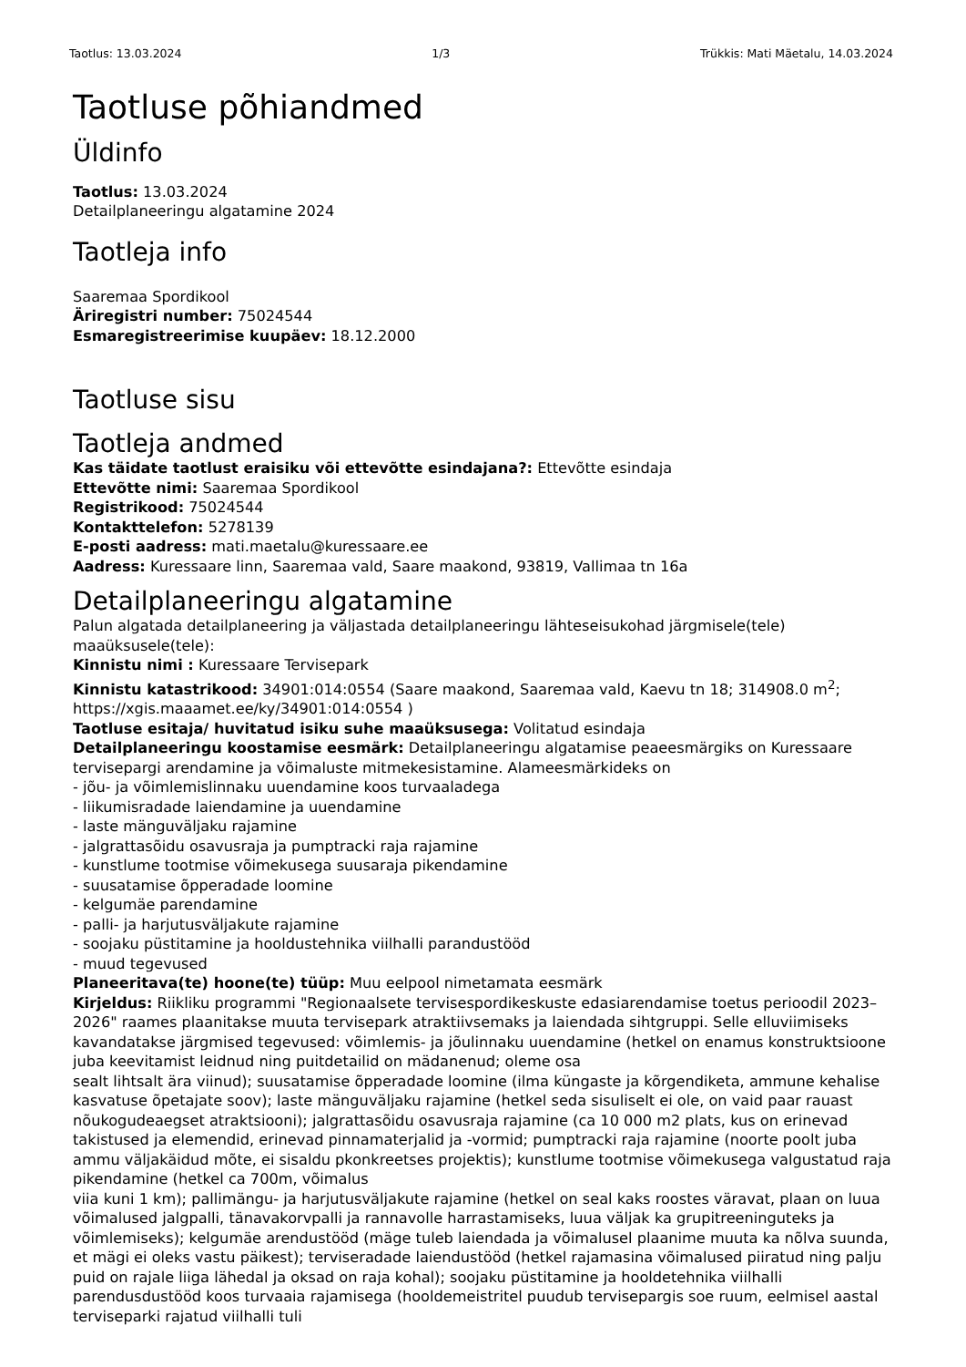Taotlus: 13.03.2024 1/3 Trükkis: Mati Mäetalu, 14.03.2024
Taotluse põhiandmed
Üldinfo
Taotlus: 13.03.2024
Detailplaneeringu algatamine 2024
Taotleja info
Saaremaa Spordikool
Äriregistri number: 75024544
Esmaregistreerimise kuupäev: 18.12.2000
Taotluse sisu
Taotleja andmed
Kas täidate taotlust eraisiku või ettevõtte esindajana?: Ettevõtte esindaja
Ettevõtte nimi: Saaremaa Spordikool
Registrikood: 75024544
Kontakttelefon: 5278139
E-posti aadress: mati.maetalu@kuressaare.ee
Aadress: Kuressaare linn, Saaremaa vald, Saare maakond, 93819, Vallimaa tn 16a
Detailplaneeringu algatamine
Palun algatada detailplaneering ja väljastada detailplaneeringu lähteseisukohad järgmisele(tele) maaüksusele(tele):
Kinnistu nimi : Kuressaare Tervisepark
Kinnistu katastrikood: 34901:014:0554 (Saare maakond, Saaremaa vald, Kaevu tn 18; 314908.0 m<sup>2</sup>; https://xgis.maaamet.ee/ky/34901:014:0554 )
Taotluse esitaja/ huvitatud isiku suhe maaüksusega: Volitatud esindaja
Detailplaneeringu koostamise eesmärk: Detailplaneeringu algatamise peaeesmärgiks on Kuressaare tervisepargi arendamine ja võimaluste mitmekesistamine. Alameesmärkideks on
- jõu- ja võimlemislinnaku uuendamine koos turvaaladega
- liikumisradade laiendamine ja uuendamine
- laste mänguväljaku rajamine
- jalgrattasõidu osavusraja ja pumptracki raja rajamine
- kunstlume tootmise võimekusega suusaraja pikendamine
- suusatamise õpperadade loomine
- kelgumäe parendamine
- palli- ja harjutusväljakute rajamine
- soojaku püstitamine ja hooldustehnika viilhalli parandustööd
- muud tegevused
Planeeritava(te) hoone(te) tüüp: Muu eelpool nimetamata eesmärk
Kirjeldus: Riikliku programmi "Regionaalsete tervisespordikeskuste edasiarendamise toetus perioodil 2023–2026" raames plaanitakse muuta tervisepark atraktiivsemaks ja laiendada sihtgruppi. Selle elluviimiseks kavandatakse järgmised tegevused: võimlemis- ja jõulinnaku uuendamine (hetkel on enamus konstruktsioone juba keevitamist leidnud ning puitdetailid on mädanenud; oleme osa
sealt lihtsalt ära viinud); suusatamise õpperadade loomine (ilma küngaste ja kõrgendiketa, ammune kehalise kasvatuse õpetajate soov); laste mänguväljaku rajamine (hetkel seda sisuliselt ei ole, on vaid paar rauast nõukogudeaegset atraktsiooni); jalgrattasõidu osavusraja rajamine (ca 10 000 m2 plats, kus on erinevad takistused ja elemendid, erinevad pinnamaterjalid ja -vormid; pumptracki raja rajamine (noorte poolt juba ammu väljakäidud mõte, ei sisaldu pkonkreetses projektis); kunstlume tootmise võimekusega valgustatud raja pikendamine (hetkel ca 700m, võimalus
viia kuni 1 km); pallimängu- ja harjutusväljakute rajamine (hetkel on seal kaks roostes väravat, plaan on luua võimalused jalgpalli, tänavakorvpalli ja rannavolle harrastamiseks, luua väljak ka grupitreeninguteks ja võimlemiseks); kelgumäe arendustööd (mäge tuleb laiendada ja võimalusel plaanime muuta ka nõlva suunda, et mägi ei oleks vastu päikest); terviseradade laiendustööd (hetkel rajamasina võimalused piiratud ning palju puid on rajale liiga lähedal ja oksad on raja kohal); soojaku püstitamine ja hooldetehnika viilhalli parendusdustööd koos turvaaia rajamisega (hooldemeistritel puudub tervisepargis soe ruum, eelmisel aastal terviseparki rajatud viilhalli tuli